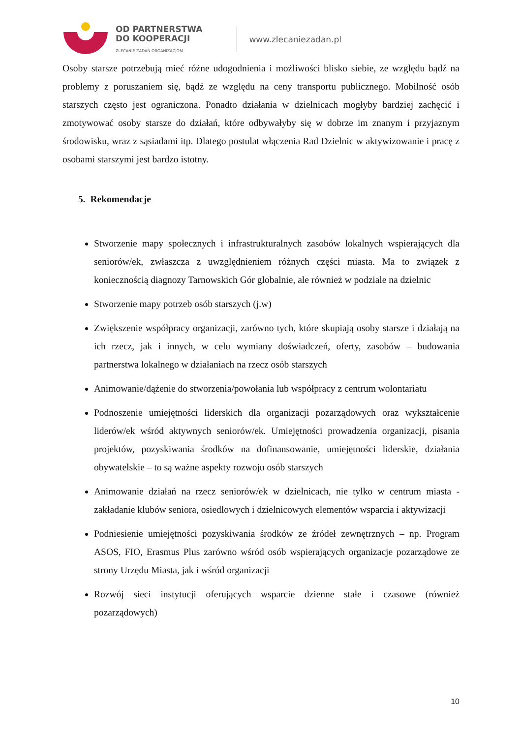OD PARTNERSTWA
DO KOOPERACJI
ZLECANIE ZADAŃ ORGANIZACJOM
www.zlecaniezadan.pl
Osoby starsze potrzebują mieć różne udogodnienia i możliwości blisko siebie, ze względu bądź na problemy z poruszaniem się, bądź ze względu na ceny transportu publicznego. Mobilność osób starszych często jest ograniczona. Ponadto działania w dzielnicach mogłyby bardziej zachęcić i zmotywować osoby starsze do działań, które odbywałyby się w dobrze im znanym i przyjaznym środowisku, wraz z sąsiadami itp. Dlatego postulat włączenia Rad Dzielnic w aktywizowanie i pracę z osobami starszymi jest bardzo istotny.
5. Rekomendacje
Stworzenie mapy społecznych i infrastrukturalnych zasobów lokalnych wspierających dla seniorów/ek, zwłaszcza z uwzględnieniem różnych części miasta. Ma to związek z koniecznością diagnozy Tarnowskich Gór globalnie, ale również w podziale na dzielnic
Stworzenie mapy potrzeb osób starszych (j.w)
Zwiększenie współpracy organizacji, zarówno tych, które skupiają osoby starsze i działają na ich rzecz, jak i innych, w celu wymiany doświadczeń, oferty, zasobów – budowania partnerstwa lokalnego w działaniach na rzecz osób starszych
Animowanie/dążenie do stworzenia/powołania lub współpracy z centrum wolontariatu
Podnoszenie umiejętności liderskich dla organizacji pozarządowych oraz wykształcenie liderów/ek wśród aktywnych seniorów/ek. Umiejętności prowadzenia organizacji, pisania projektów, pozyskiwania środków na dofinansowanie, umiejętności liderskie, działania obywatelskie – to są ważne aspekty rozwoju osób starszych
Animowanie działań na rzecz seniorów/ek w dzielnicach, nie tylko w centrum miasta - zakładanie klubów seniora, osiedlowych i dzielnicowych elementów wsparcia i aktywizacji
Podniesienie umiejętności pozyskiwania środków ze źródeł zewnętrznych – np. Program ASOS, FIO, Erasmus Plus zarówno wśród osób wspierających organizacje pozarządowe ze strony Urzędu Miasta, jak i wśród organizacji
Rozwój sieci instytucji oferujących wsparcie dzienne stałe i czasowe (również pozarządowych)
10